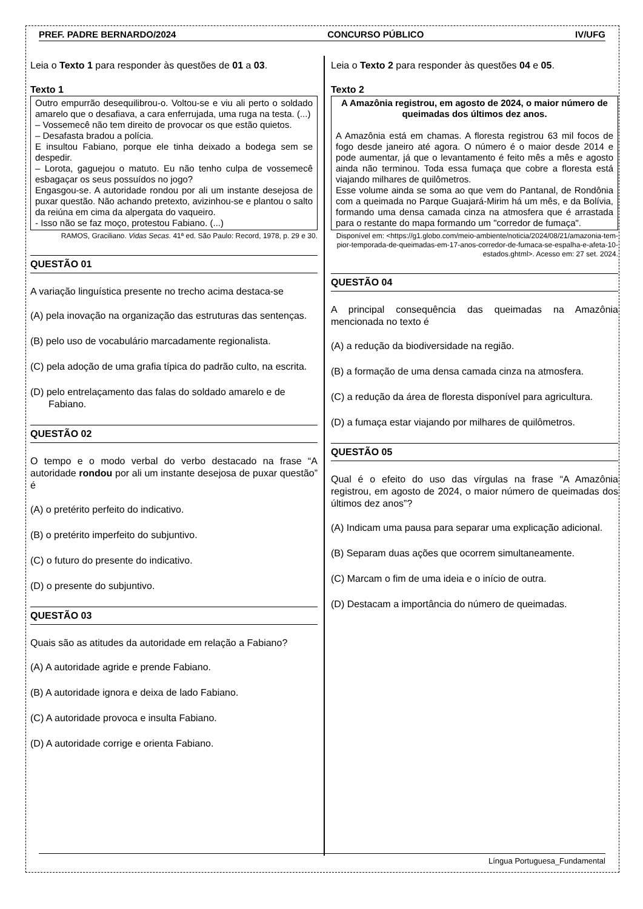PREF. PADRE BERNARDO/2024 CONCURSO PÚBLICO IV/UFG
Leia o Texto 1 para responder às questões de 01 a 03.
Texto 1
Outro empurrão desequilibrou-o. Voltou-se e viu ali perto o soldado amarelo que o desafiava, a cara enferrujada, uma ruga na testa. (...)
– Vossemecê não tem direito de provocar os que estão quietos.
– Desafasta bradou a polícia.
E insultou Fabiano, porque ele tinha deixado a bodega sem se despedir.
– Lorota, gaguejou o matuto. Eu não tenho culpa de vossemecê esbagaçar os seus possuídos no jogo?
Engasgou-se. A autoridade rondou por ali um instante desejosa de puxar questão. Não achando pretexto, avizinhou-se e plantou o salto da reiúna em cima da alpergata do vaqueiro.
- Isso não se faz moço, protestou Fabiano. (...)
RAMOS, Graciliano. Vidas Secas. 41ª ed. São Paulo: Record, 1978, p. 29 e 30.
QUESTÃO 01
A variação linguística presente no trecho acima destaca-se
(A) pela inovação na organização das estruturas das sentenças.
(B) pelo uso de vocabulário marcadamente regionalista.
(C) pela adoção de uma grafia típica do padrão culto, na escrita.
(D) pelo entrelaçamento das falas do soldado amarelo e de Fabiano.
QUESTÃO 02
O tempo e o modo verbal do verbo destacado na frase “A autoridade rondou por ali um instante desejosa de puxar questão” é
(A) o pretérito perfeito do indicativo.
(B) o pretérito imperfeito do subjuntivo.
(C) o futuro do presente do indicativo.
(D) o presente do subjuntivo.
QUESTÃO 03
Quais são as atitudes da autoridade em relação a Fabiano?
(A) A autoridade agride e prende Fabiano.
(B) A autoridade ignora e deixa de lado Fabiano.
(C) A autoridade provoca e insulta Fabiano.
(D) A autoridade corrige e orienta Fabiano.
Leia o Texto 2 para responder às questões 04 e 05.
Texto 2
A Amazônia registrou, em agosto de 2024, o maior número de queimadas dos últimos dez anos.
A Amazônia está em chamas. A floresta registrou 63 mil focos de fogo desde janeiro até agora. O número é o maior desde 2014 e pode aumentar, já que o levantamento é feito mês a mês e agosto ainda não terminou. Toda essa fumaça que cobre a floresta está viajando milhares de quilômetros.
Esse volume ainda se soma ao que vem do Pantanal, de Rondônia com a queimada no Parque Guajará-Mirim há um mês, e da Bolívia, formando uma densa camada cinza na atmosfera que é arrastada para o restante do mapa formando um "corredor de fumaça".
Disponível em: <https://g1.globo.com/meio-ambiente/noticia/2024/08/21/amazonia-tem-pior-temporada-de-queimadas-em-17-anos-corredor-de-fumaca-se-espalha-e-afeta-10-estados.ghtml>. Acesso em: 27 set. 2024.
QUESTÃO 04
A principal consequência das queimadas na Amazônia mencionada no texto é
(A) a redução da biodiversidade na região.
(B) a formação de uma densa camada cinza na atmosfera.
(C) a redução da área de floresta disponível para agricultura.
(D) a fumaça estar viajando por milhares de quilômetros.
QUESTÃO 05
Qual é o efeito do uso das vírgulas na frase “A Amazônia registrou, em agosto de 2024, o maior número de queimadas dos últimos dez anos”?
(A) Indicam uma pausa para separar uma explicação adicional.
(B) Separam duas ações que ocorrem simultaneamente.
(C) Marcam o fim de uma ideia e o início de outra.
(D) Destacam a importância do número de queimadas.
Língua Portuguesa_Fundamental